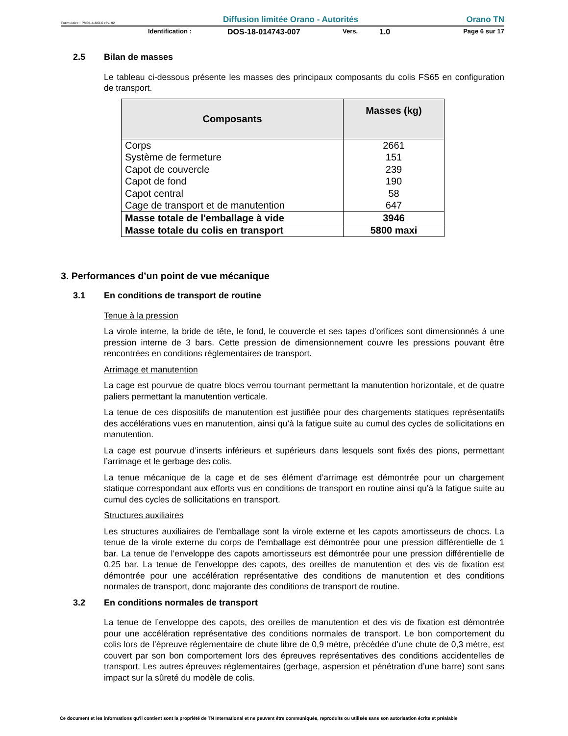Formulaire : PM04-4-MO-6 rév. 02 Diffusion limitée Orano - Autorités Orano TN
Identification : DOS-18-014743-007 Vers. 1.0 Page 6 sur 17
2.5 Bilan de masses
Le tableau ci-dessous présente les masses des principaux composants du colis FS65 en configuration de transport.
| Composants | Masses (kg) |
| --- | --- |
| Corps | 2661 |
| Système de fermeture | 151 |
| Capot de couvercle | 239 |
| Capot de fond | 190 |
| Capot central | 58 |
| Cage de transport et de manutention | 647 |
| Masse totale de l'emballage à vide | 3946 |
| Masse totale du colis en transport | 5800 maxi |
3. Performances d’un point de vue mécanique
3.1 En conditions de transport de routine
Tenue à la pression
La virole interne, la bride de tête, le fond, le couvercle et ses tapes d’orifices sont dimensionnés à une pression interne de 3 bars. Cette pression de dimensionnement couvre les pressions pouvant être rencontrées en conditions réglementaires de transport.
Arrimage et manutention
La cage est pourvue de quatre blocs verrou tournant permettant la manutention horizontale, et de quatre paliers permettant la manutention verticale.
La tenue de ces dispositifs de manutention est justifiée pour des chargements statiques représentatifs des accélérations vues en manutention, ainsi qu’à la fatigue suite au cumul des cycles de sollicitations en manutention.
La cage est pourvue d’inserts inférieurs et supérieurs dans lesquels sont fixés des pions, permettant l’arrimage et le gerbage des colis.
La tenue mécanique de la cage et de ses élément d’arrimage est démontrée pour un chargement statique correspondant aux efforts vus en conditions de transport en routine ainsi qu’à la fatigue suite au cumul des cycles de sollicitations en transport.
Structures auxiliaires
Les structures auxiliaires de l’emballage sont la virole externe et les capots amortisseurs de chocs. La tenue de la virole externe du corps de l’emballage est démontrée pour une pression différentielle de 1 bar. La tenue de l’enveloppe des capots amortisseurs est démontrée pour une pression différentielle de 0,25 bar. La tenue de l’enveloppe des capots, des oreilles de manutention et des vis de fixation est démontrée pour une accélération représentative des conditions de manutention et des conditions normales de transport, donc majorante des conditions de transport de routine.
3.2 En conditions normales de transport
La tenue de l’enveloppe des capots, des oreilles de manutention et des vis de fixation est démontrée pour une accélération représentative des conditions normales de transport. Le bon comportement du colis lors de l’épreuve réglementaire de chute libre de 0,9 mètre, précédée d’une chute de 0,3 mètre, est couvert par son bon comportement lors des épreuves représentatives des conditions accidentelles de transport. Les autres épreuves réglementaires (gerbage, aspersion et pénétration d’une barre) sont sans impact sur la sûreté du modèle de colis.
Ce document et les informations qu'il contient sont la propriété de TN International et ne peuvent être communiqués, reproduits ou utilisés sans son autorisation écrite et préalable